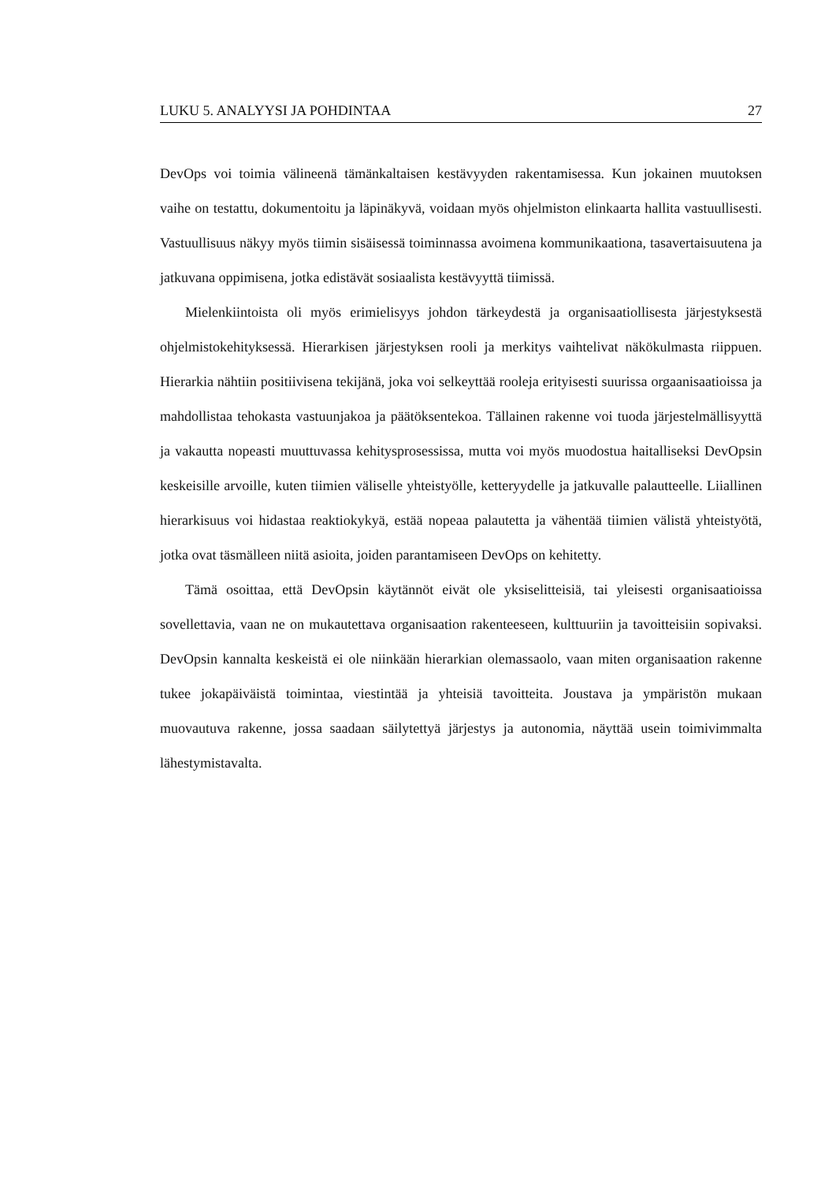LUKU 5. ANALYYSI JA POHDINTAA 27
DevOps voi toimia välineenä tämänkaltaisen kestävyyden rakentamisessa. Kun jokainen muutoksen vaihe on testattu, dokumentoitu ja läpinäkyvä, voidaan myös ohjelmiston elinkaarta hallita vastuullisesti. Vastuullisuus näkyy myös tiimin sisäisessä toiminnassa avoimena kommunikaationa, tasavertaisuutena ja jatkuvana oppimisena, jotka edistävät sosiaalista kestävyyttä tiimissä.
Mielenkiintoista oli myös erimielisyys johdon tärkeydestä ja organisaatiollisesta järjestyksestä ohjelmistokehityksessä. Hierarkisen järjestyksen rooli ja merkitys vaihtelivat näkökulmasta riippuen. Hierarkia nähtiin positiivisena tekijänä, joka voi selkeyttää rooleja erityisesti suurissa orgaanisaatioissa ja mahdollistaa tehokasta vastuunjakoa ja päätöksentekoa. Tällainen rakenne voi tuoda järjestelmällisyyttä ja vakautta nopeasti muuttuvassa kehitysprosessissa, mutta voi myös muodostua haitalliseksi DevOpsin keskeisille arvoille, kuten tiimien väliselle yhteistyölle, ketteryydelle ja jatkuvalle palautteelle. Liiallinen hierarkisuus voi hidastaa reaktiokykyä, estää nopeaa palautetta ja vähentää tiimien välistä yhteistyötä, jotka ovat täsmälleen niitä asioita, joiden parantamiseen DevOps on kehitetty.
Tämä osoittaa, että DevOpsin käytännöt eivät ole yksiselitteisiä, tai yleisesti organisaatioissa sovellettavia, vaan ne on mukautettava organisaation rakenteeseen, kulttuuriin ja tavoitteisiin sopivaksi. DevOpsin kannalta keskeistä ei ole niinkään hierarkian olemassaolo, vaan miten organisaation rakenne tukee jokapäiväistä toimintaa, viestintää ja yhteisiä tavoitteita. Joustava ja ympäristön mukaan muovautuva rakenne, jossa saadaan säilytettyä järjestys ja autonomia, näyttää usein toimivimmalta lähestymistavalta.